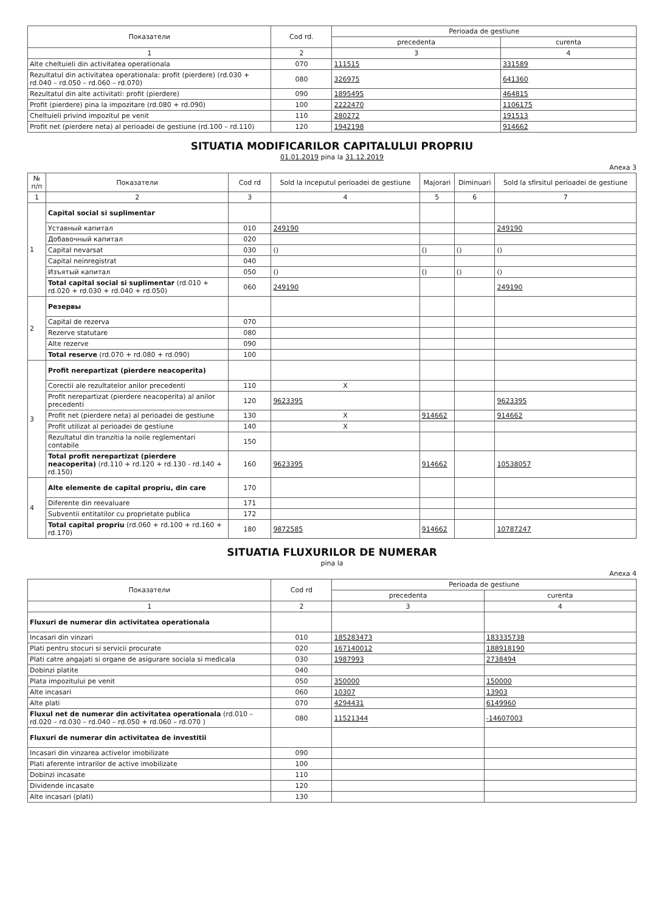| Показатели | Cod rd. | Perioada de gestiune | |
| --- | --- | --- | --- |
| | | precedenta | curenta |
| 1 | 2 | 3 | 4 |
| Alte cheltuieli din activitatea operationala | 070 | 111515 | 331589 |
| Rezultatul din activitatea operationala: profit (pierdere) (rd.030 + rd.040 – rd.050 – rd.060 – rd.070) | 080 | 326975 | 641360 |
| Rezultatul din alte activitati: profit (pierdere) | 090 | 1895495 | 464815 |
| Profit (pierdere) pina la impozitare (rd.080 + rd.090) | 100 | 2222470 | 1106175 |
| Cheltuieli privind impozitul pe venit | 110 | 280272 | 191513 |
| Profit net (pierdere neta) al perioadei de gestiune (rd.100 – rd.110) | 120 | 1942198 | 914662 |
SITUATIA MODIFICARILOR CAPITALULUI PROPRIU
01.01.2019 pina la 31.12.2019
Anexa 3
| № п/п | Показатели | Cod rd | Sold la inceputul perioadei de gestiune | Majorari | Diminuari | Sold la sfirsitul perioadei de gestiune |
| --- | --- | --- | --- | --- | --- | --- |
| 1 | 2 | 3 | 4 | 5 | 6 | 7 |
| 1 | Capital social si suplimentar | | | | | |
| | Уставный капитал | 010 | 249190 | | | 249190 |
| | Добавочный капитал | 020 | | | | |
| | Capital nevarsat | 030 | () | () | () | () |
| | Capital neinregistrat | 040 | | | | |
| | Изъятый капитал | 050 | () | () | () | () |
| | Total capital social si suplimentar (rd.010 + rd.020 + rd.030 + rd.040 + rd.050) | 060 | 249190 | | | 249190 |
| 2 | Резервы | | | | | |
| | Capital de rezerva | 070 | | | | |
| | Rezerve statutare | 080 | | | | |
| | Alte rezerve | 090 | | | | |
| | Total reserve (rd.070 + rd.080 + rd.090) | 100 | | | | |
| 3 | Profit nerepartizat (pierdere neacoperita) | | | | | |
| | Corectii ale rezultatelor anilor precedenti | 110 | X | | | |
| | Profit nerepartizat (pierdere neacoperita) al anilor precedenti | 120 | 9623395 | | | 9623395 |
| | Profit net (pierdere neta) al perioadei de gestiune | 130 | X | 914662 | | 914662 |
| | Profit utilizat al perioadei de gestiune | 140 | X | | | |
| | Rezultatul din tranzitia la noile reglementari contabile | 150 | | | | |
| | Total profit nerepartizat (pierdere neacoperita) (rd.110 + rd.120 + rd.130 - rd.140 + rd.150) | 160 | 9623395 | 914662 | | 10538057 |
| 4 | Alte elemente de capital propriu, din care | 170 | | | | |
| | Diferente din reevaluare | 171 | | | | |
| | Subventii entitatilor cu proprietate publica | 172 | | | | |
| | Total capital propriu (rd.060 + rd.100 + rd.160 + rd.170) | 180 | 9872585 | 914662 | | 10787247 |
SITUATIA FLUXURILOR DE NUMERAR
pina la
Anexa 4
| Показатели | Cod rd | Perioada de gestiune | |
| --- | --- | --- | --- |
| | | precedenta | curenta |
| 1 | 2 | 3 | 4 |
| Fluxuri de numerar din activitatea operationala | | | |
| Incasari din vinzari | 010 | 185283473 | 183335738 |
| Plati pentru stocuri si servicii procurate | 020 | 167140012 | 188918190 |
| Plati catre angajati si organe de asigurare sociala si medicala | 030 | 1987993 | 2738494 |
| Dobinzi platite | 040 | | |
| Plata impozitului pe venit | 050 | 350000 | 150000 |
| Alte incasari | 060 | 10307 | 13903 |
| Alte plati | 070 | 4294431 | 6149960 |
| Fluxul net de numerar din activitatea operationala (rd.010 – rd.020 – rd.030 – rd.040 – rd.050 + rd.060 – rd.070 ) | 080 | 11521344 | -14607003 |
| Fluxuri de numerar din activitatea de investitii | | | |
| Incasari din vinzarea activelor imobilizate | 090 | | |
| Plati aferente intrarilor de active imobilizate | 100 | | |
| Dobinzi incasate | 110 | | |
| Dividende incasate | 120 | | |
| Alte incasari (plati) | 130 | | |